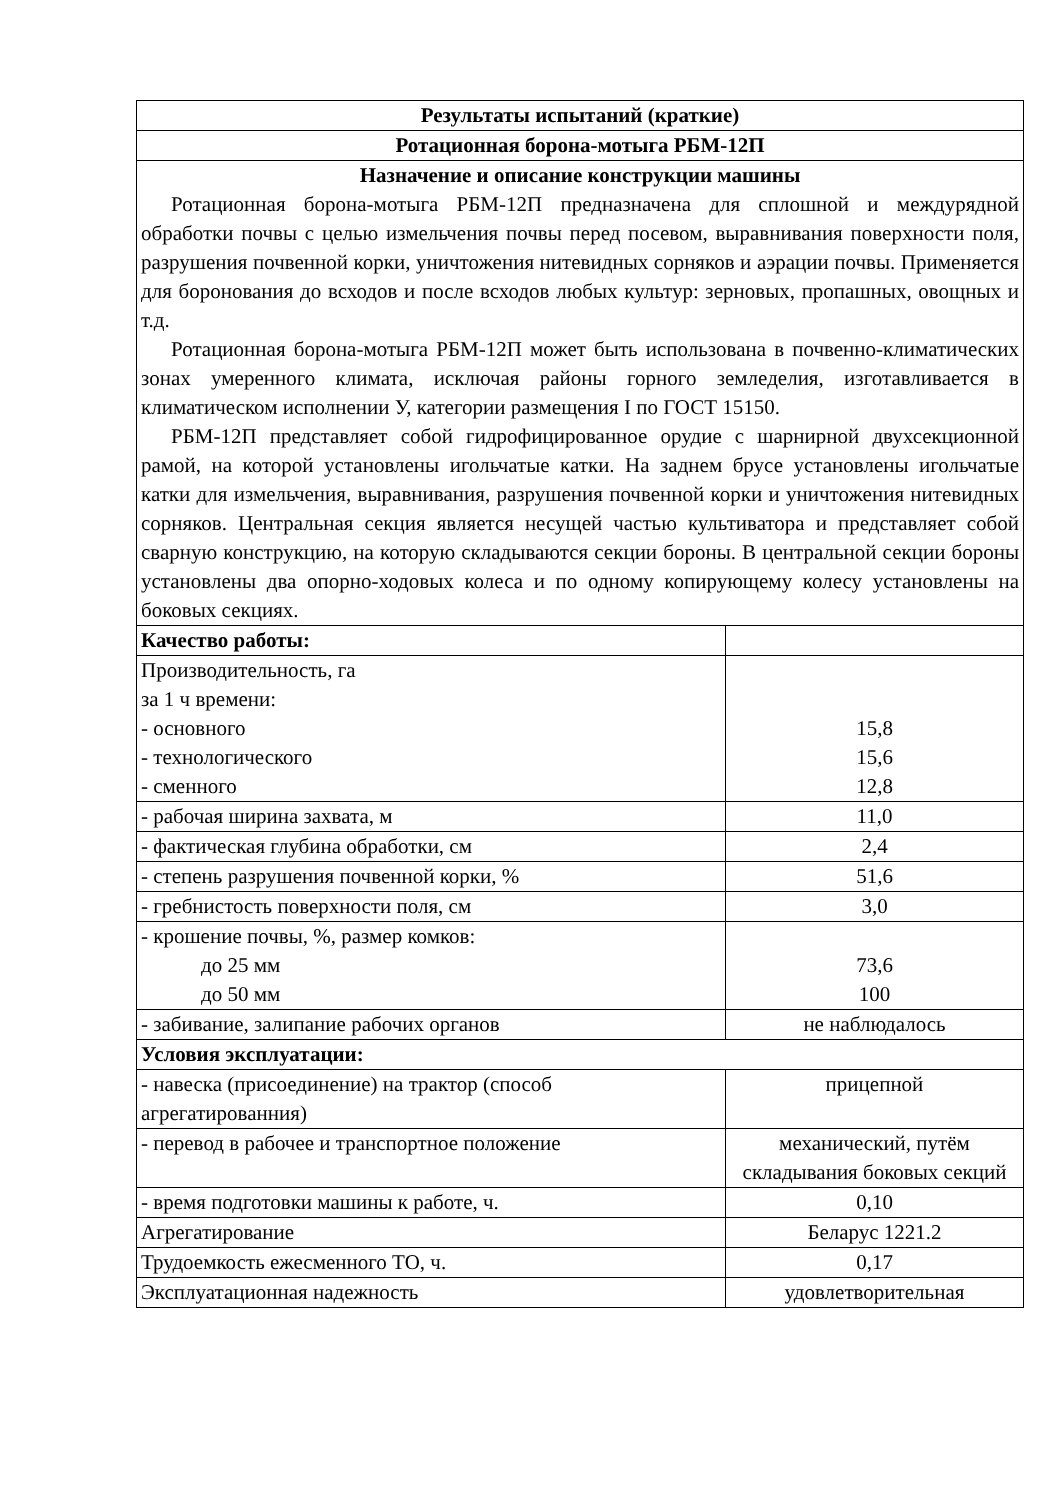| Результаты испытаний (краткие) | |
| --- | --- |
| Ротационная борона-мотыга РБМ-12П | |
| Назначение и описание конструкции машины Ротационная борона-мотыга РБМ-12П предназначена для сплошной и междурядной обработки почвы с целью измельчения почвы перед посевом, выравнивания поверхности поля, разрушения почвенной корки, уничтожения нитевидных сорняков и аэрации почвы. Применяется для боронования до всходов и после всходов любых культур: зерновых, пропашных, овощных и т.д. Ротационная борона-мотыга РБМ-12П может быть использована в почвенно-климатических зонах умеренного климата, исключая районы горного земледелия, изготавливается в климатическом исполнении У, категории размещения I по ГОСТ 15150. РБМ-12П представляет собой гидрофицированное орудие с шарнирной двухсекционной рамой, на которой установлены игольчатые катки. На заднем брусе установлены игольчатые катки для измельчения, выравнивания, разрушения почвенной корки и уничтожения нитевидных сорняков. Центральная секция является несущей частью культиватора и представляет собой сварную конструкцию, на которую складываются секции бороны. В центральной секции бороны установлены два опорно-ходовых колеса и по одному копирующему колесу установлены на боковых секциях. | |
| Качество работы: | |
| Производительность, га за 1 ч времени: - основного - технологического - сменного | 15,8 15,6 12,8 |
| - рабочая ширина захвата, м | 11,0 |
| - фактическая глубина обработки, см | 2,4 |
| - степень разрушения почвенной корки, % | 51,6 |
| - гребнистость поверхности поля, см | 3,0 |
| - крошение почвы, %, размер комков: до 25 мм до 50 мм | 73,6 100 |
| - забивание, залипание рабочих органов | не наблюдалось |
| Условия эксплуатации: | |
| - навеска (присоединение) на трактор (способ агрегатированния) | прицепной |
| - перевод в рабочее и транспортное положение | механический, путём складывания боковых секций |
| - время подготовки машины к работе, ч. | 0,10 |
| Агрегатирование | Беларус 1221.2 |
| Трудоемкость ежесменного ТО, ч. | 0,17 |
| Эксплуатационная надежность | удовлетворительная |